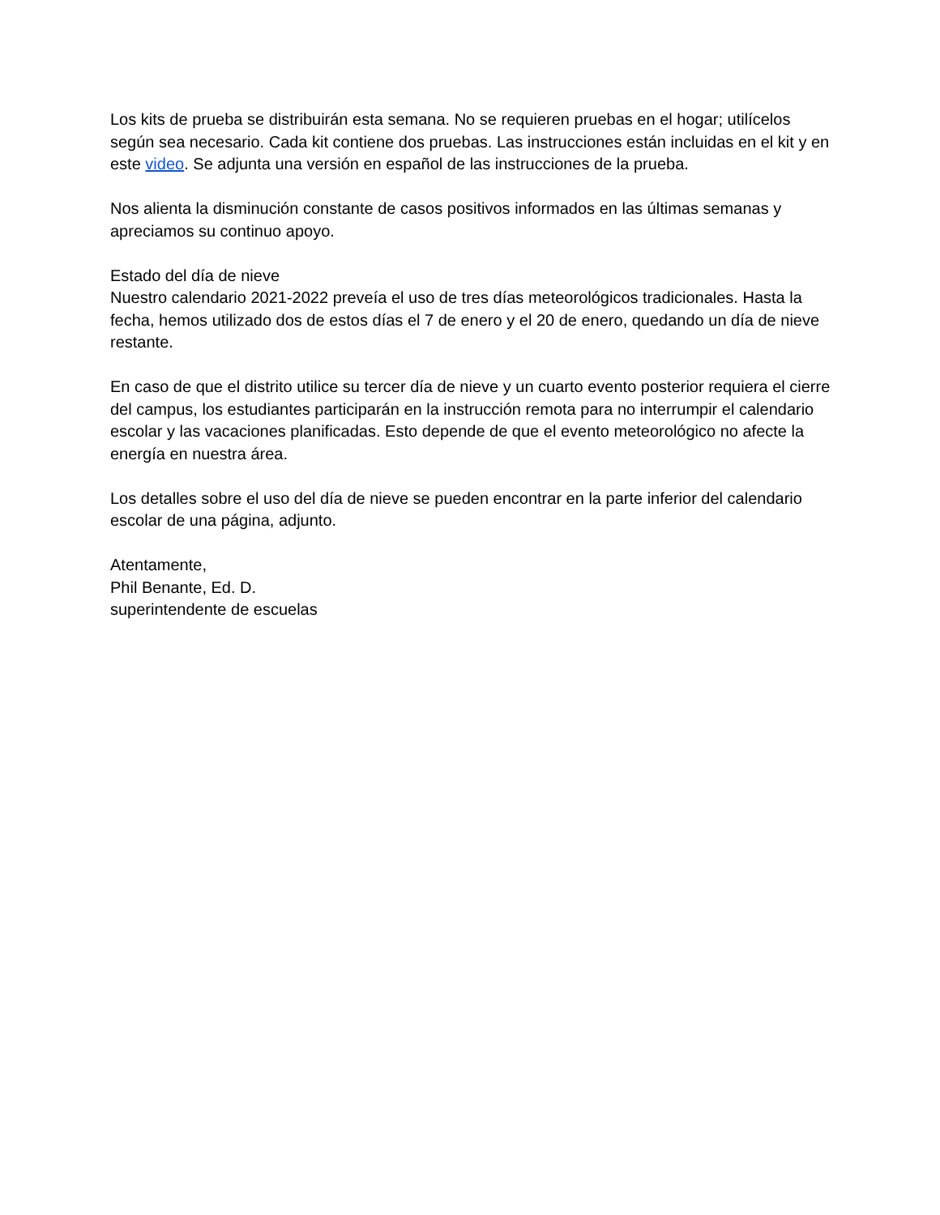Los kits de prueba se distribuirán esta semana. No se requieren pruebas en el hogar; utilícelos según sea necesario. Cada kit contiene dos pruebas. Las instrucciones están incluidas en el kit y en este video. Se adjunta una versión en español de las instrucciones de la prueba.
Nos alienta la disminución constante de casos positivos informados en las últimas semanas y apreciamos su continuo apoyo.
Estado del día de nieve
Nuestro calendario 2021-2022 preveía el uso de tres días meteorológicos tradicionales. Hasta la fecha, hemos utilizado dos de estos días el 7 de enero y el 20 de enero, quedando un día de nieve restante.
En caso de que el distrito utilice su tercer día de nieve y un cuarto evento posterior requiera el cierre del campus, los estudiantes participarán en la instrucción remota para no interrumpir el calendario escolar y las vacaciones planificadas. Esto depende de que el evento meteorológico no afecte la energía en nuestra área.
Los detalles sobre el uso del día de nieve se pueden encontrar en la parte inferior del calendario escolar de una página, adjunto.
Atentamente,
Phil Benante, Ed. D.
superintendente de escuelas